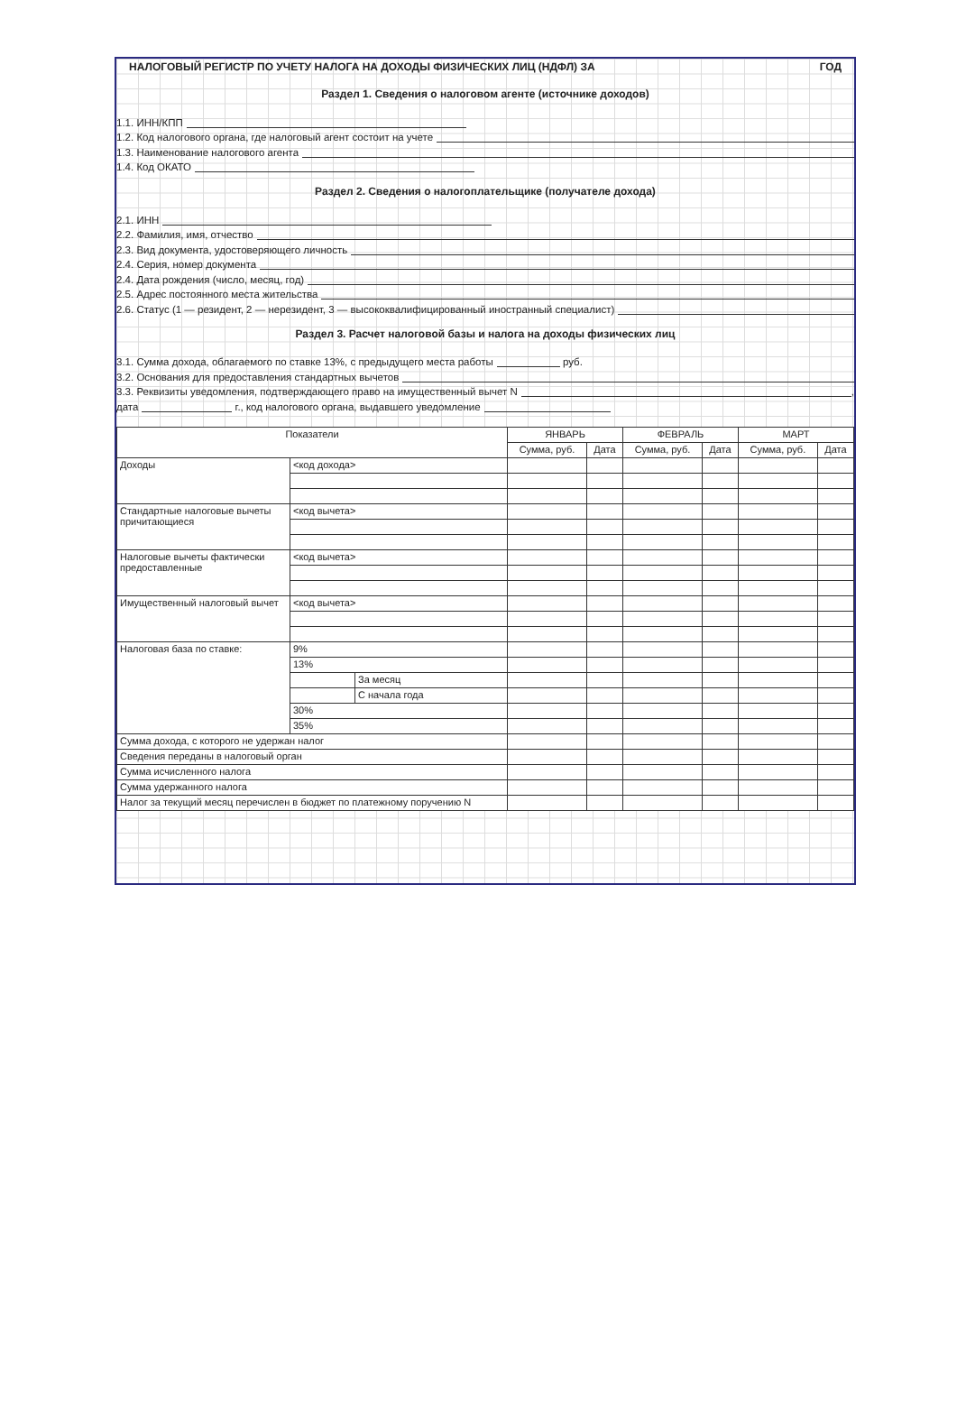НАЛОГОВЫЙ РЕГИСТР ПО УЧЕТУ НАЛОГА НА ДОХОДЫ ФИЗИЧЕСКИХ ЛИЦ (НДФЛ) ЗА ГОД
Раздел 1. Сведения о налоговом агенте (источнике доходов)
1.1. ИНН/КПП
1.2. Код налогового органа, где налоговый агент состоит на учете
1.3. Наименование налогового агента
1.4. Код ОКАТО
Раздел 2. Сведения о налогоплательщике (получателе дохода)
2.1. ИНН
2.2. Фамилия, имя, отчество
2.3. Вид документа, удостоверяющего личность
2.4. Серия, номер документа
2.4. Дата рождения (число, месяц, год)
2.5. Адрес постоянного места жительства
2.6. Статус (1 — резидент, 2 — нерезидент, 3 — высококвалифицированный иностранный специалист)
Раздел 3. Расчет налоговой базы и налога на доходы физических лиц
3.1. Сумма дохода, облагаемого по ставке 13%, с предыдущего места работы руб.
3.2. Основания для предоставления стандартных вычетов
3.3. Реквизиты уведомления, подтверждающего право на имущественный вычет N ,
дата г., код налогового органа, выдавшего уведомление
| Показатели | | | ЯНВАРЬ | | ФЕВРАЛЬ | | МАРТ | |
| --- | --- | --- | --- | --- | --- | --- | --- | --- |
| | | | Сумма, руб. | Дата | Сумма, руб. | Дата | Сумма, руб. | Дата |
| Доходы | <код дохода> | | | | | | | |
| Стандартные налоговые вычеты причитающиеся | <код вычета> | | | | | | | |
| Налоговые вычеты фактически предоставленные | <код вычета> | | | | | | | |
| Имущественный налоговый вычет | <код вычета> | | | | | | | |
| Налоговая база по ставке: | 9% | | | | | | | |
| | 13% | | | | | | | |
| | | За месяц | | | | | | |
| | | С начала года | | | | | | |
| | 30% | | | | | | | |
| | 35% | | | | | | | |
| Сумма дохода, с которого не удержан налог | | | | | | | | |
| Сведения переданы в налоговый орган | | | | | | | | |
| Сумма исчисленного налога | | | | | | | | |
| Сумма удержанного налога | | | | | | | | |
| Налог за текущий месяц перечислен в бюджет по платежному поручению N | | | | | | | | |